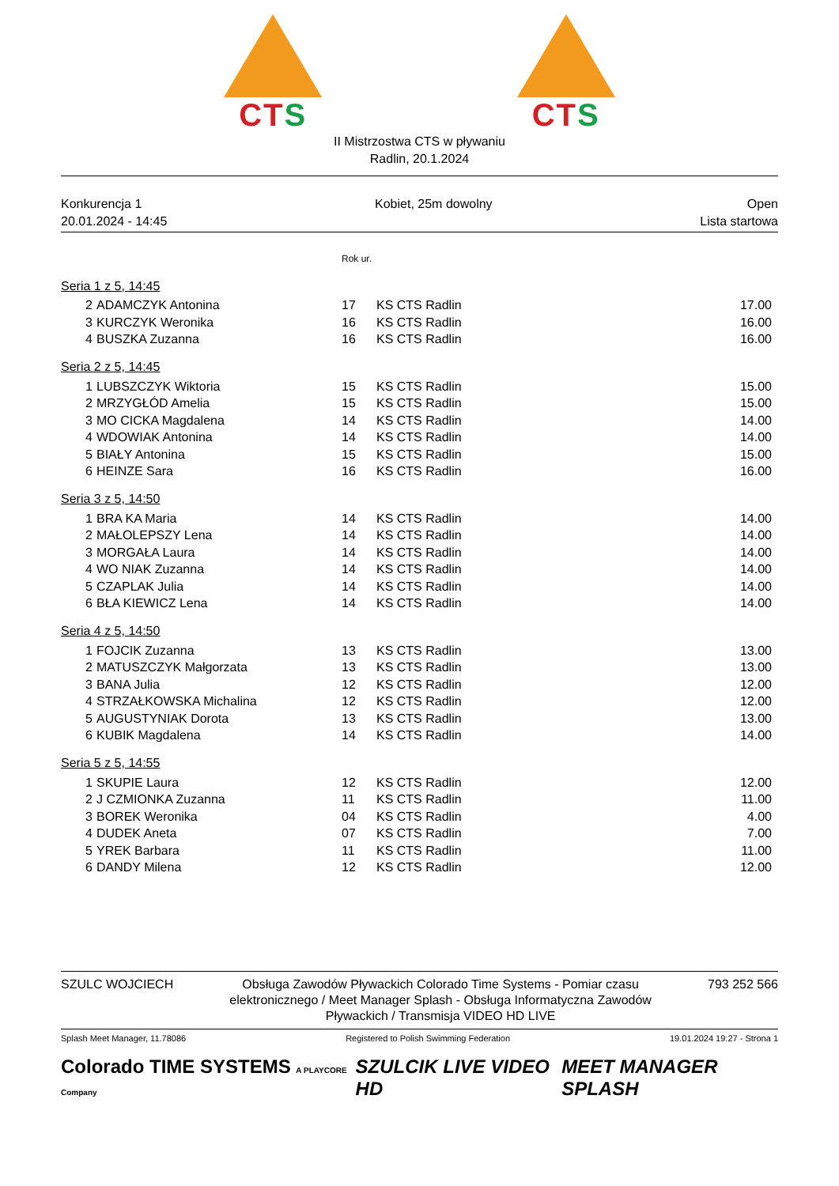CTS CTS
II Mistrzostwa CTS w pływaniu
Radlin, 20.1.2024
Konkurencja 1
20.01.2024 - 14:45
Kobiet, 25m dowolny Open
Lista startowa
| | | Rok ur. | | |
| Seria 1 z 5, 14:45 | | | | |
| 2 | ADAMCZYK Antonina | 17 | KS CTS Radlin | 17.00 |
| 3 | KURCZYK Weronika | 16 | KS CTS Radlin | 16.00 |
| 4 | BUSZKA Zuzanna | 16 | KS CTS Radlin | 16.00 |
| Seria 2 z 5, 14:45 | | | | |
| 1 | LUBSZCZYK Wiktoria | 15 | KS CTS Radlin | 15.00 |
| 2 | MRZYGŁÓD Amelia | 15 | KS CTS Radlin | 15.00 |
| 3 | MO CICKA Magdalena | 14 | KS CTS Radlin | 14.00 |
| 4 | WDOWIAK Antonina | 14 | KS CTS Radlin | 14.00 |
| 5 | BIAŁY Antonina | 15 | KS CTS Radlin | 15.00 |
| 6 | HEINZE Sara | 16 | KS CTS Radlin | 16.00 |
| Seria 3 z 5, 14:50 | | | | |
| 1 | BRA KA Maria | 14 | KS CTS Radlin | 14.00 |
| 2 | MAŁOLEPSZY Lena | 14 | KS CTS Radlin | 14.00 |
| 3 | MORGAŁA Laura | 14 | KS CTS Radlin | 14.00 |
| 4 | WO NIAK Zuzanna | 14 | KS CTS Radlin | 14.00 |
| 5 | CZAPLAK Julia | 14 | KS CTS Radlin | 14.00 |
| 6 | BŁA KIEWICZ Lena | 14 | KS CTS Radlin | 14.00 |
| Seria 4 z 5, 14:50 | | | | |
| 1 | FOJCIK Zuzanna | 13 | KS CTS Radlin | 13.00 |
| 2 | MATUSZCZYK Małgorzata | 13 | KS CTS Radlin | 13.00 |
| 3 | BANA Julia | 12 | KS CTS Radlin | 12.00 |
| 4 | STRZAŁKOWSKA Michalina | 12 | KS CTS Radlin | 12.00 |
| 5 | AUGUSTYNIAK Dorota | 13 | KS CTS Radlin | 13.00 |
| 6 | KUBIK Magdalena | 14 | KS CTS Radlin | 14.00 |
| Seria 5 z 5, 14:55 | | | | |
| 1 | SKUPIE Laura | 12 | KS CTS Radlin | 12.00 |
| 2 | J CZMIONKA Zuzanna | 11 | KS CTS Radlin | 11.00 |
| 3 | BOREK Weronika | 04 | KS CTS Radlin | 4.00 |
| 4 | DUDEK Aneta | 07 | KS CTS Radlin | 7.00 |
| 5 | YREK Barbara | 11 | KS CTS Radlin | 11.00 |
| 6 | DANDY Milena | 12 | KS CTS Radlin | 12.00 |
SZULC WOJCIECH Obsługa Zawodów Pływackich Colorado Time Systems - Pomiar czasu elektronicznego / Meet Manager Splash - Obsługa Informatyczna Zawodów Pływackich / Transmisja VIDEO HD LIVE
793 252 566
Splash Meet Manager, 11.78086 Registered to Polish Swimming Federation
19.01.2024 19:27 - Strona 1
Colorado TIME SYSTEMS A PLAYCORE Company
SZULCIK LIVE VIDEO HD MEET MANAGER SPLASH